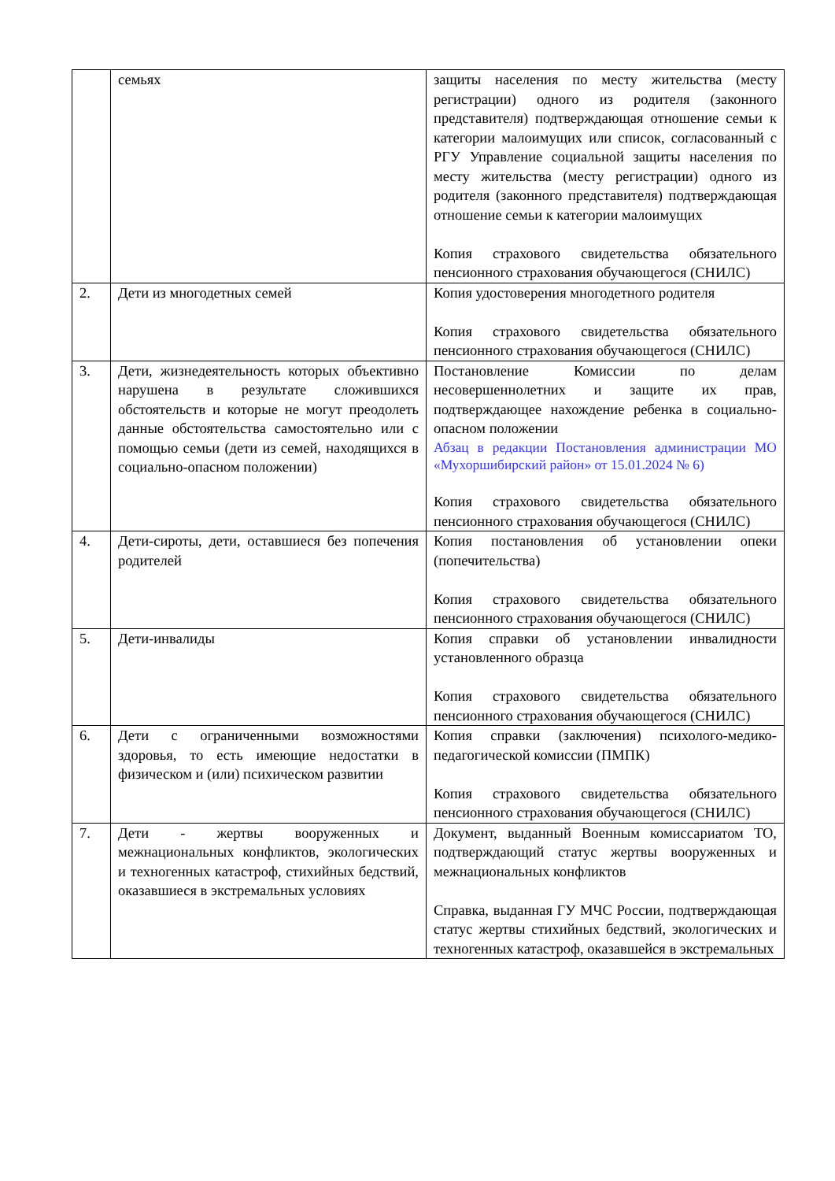| | семьях | защиты населения по месту жительства (месту регистрации) одного из родителя (законного представителя) подтверждающая отношение семьи к категории малоимущих или список, согласованный с РГУ Управление социальной защиты населения по месту жительства (месту регистрации) одного из родителя (законного представителя) подтверждающая отношение семьи к категории малоимущих Копия страхового свидетельства обязательного пенсионного страхования обучающегося (СНИЛС) |
| 2. | Дети из многодетных семей | Копия удостоверения многодетного родителя Копия страхового свидетельства обязательного пенсионного страхования обучающегося (СНИЛС) |
| 3. | Дети, жизнедеятельность которых объективно нарушена в результате сложившихся обстоятельств и которые не могут преодолеть данные обстоятельства самостоятельно или с помощью семьи (дети из семей, находящихся в социально-опасном положении) | Постановление Комиссии по делам несовершеннолетних и защите их прав, подтверждающее нахождение ребенка в социально-опасном положении Абзац в редакции Постановления администрации МО «Мухоршибирский район» от 15.01.2024 № 6) Копия страхового свидетельства обязательного пенсионного страхования обучающегося (СНИЛС) |
| 4. | Дети-сироты, дети, оставшиеся без попечения родителей | Копия постановления об установлении опеки (попечительства) Копия страхового свидетельства обязательного пенсионного страхования обучающегося (СНИЛС) |
| 5. | Дети-инвалиды | Копия справки об установлении инвалидности установленного образца Копия страхового свидетельства обязательного пенсионного страхования обучающегося (СНИЛС) |
| 6. | Дети с ограниченными возможностями здоровья, то есть имеющие недостатки в физическом и (или) психическом развитии | Копия справки (заключения) психолого-медико-педагогической комиссии (ПМПК) Копия страхового свидетельства обязательного пенсионного страхования обучающегося (СНИЛС) |
| 7. | Дети - жертвы вооруженных и межнациональных конфликтов, экологических и техногенных катастроф, стихийных бедствий, оказавшиеся в экстремальных условиях | Документ, выданный Военным комиссариатом ТО, подтверждающий статус жертвы вооруженных и межнациональных конфликтов Справка, выданная ГУ МЧС России, подтверждающая статус жертвы стихийных бедствий, экологических и техногенных катастроф, оказавшейся в экстремальных |